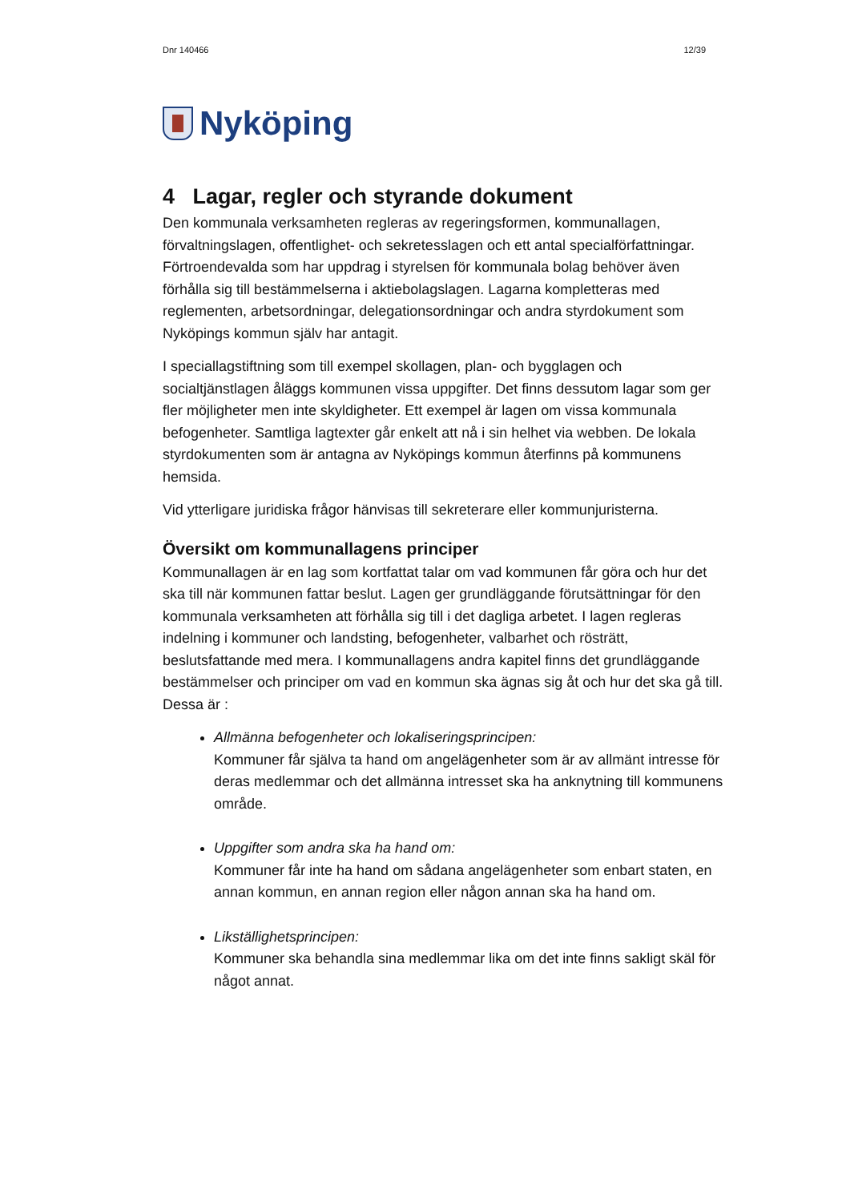Dnr 140466 12/39
Nyköping
4 Lagar, regler och styrande dokument
Den kommunala verksamheten regleras av regeringsformen, kommunallagen, förvaltningslagen, offentlighet- och sekretesslagen och ett antal specialförfattningar. Förtroendevalda som har uppdrag i styrelsen för kommunala bolag behöver även förhålla sig till bestämmelserna i aktiebolagslagen. Lagarna kompletteras med reglementen, arbetsordningar, delegationsordningar och andra styrdokument som Nyköpings kommun själv har antagit.
I speciallagstiftning som till exempel skollagen, plan- och bygglagen och socialtjänstlagen åläggs kommunen vissa uppgifter. Det finns dessutom lagar som ger fler möjligheter men inte skyldigheter. Ett exempel är lagen om vissa kommunala befogenheter. Samtliga lagtexter går enkelt att nå i sin helhet via webben. De lokala styrdokumenten som är antagna av Nyköpings kommun återfinns på kommunens hemsida.
Vid ytterligare juridiska frågor hänvisas till sekreterare eller kommunjuristerna.
Översikt om kommunallagens principer
Kommunallagen är en lag som kortfattat talar om vad kommunen får göra och hur det ska till när kommunen fattar beslut. Lagen ger grundläggande förutsättningar för den kommunala verksamheten att förhålla sig till i det dagliga arbetet. I lagen regleras indelning i kommuner och landsting, befogenheter, valbarhet och rösträtt, beslutsfattande med mera. I kommunallagens andra kapitel finns det grundläggande bestämmelser och principer om vad en kommun ska ägnas sig åt och hur det ska gå till. Dessa är :
Allmänna befogenheter och lokaliseringsprincipen:
Kommuner får själva ta hand om angelägenheter som är av allmänt intresse för deras medlemmar och det allmänna intresset ska ha anknytning till kommunens område.
Uppgifter som andra ska ha hand om:
Kommuner får inte ha hand om sådana angelägenheter som enbart staten, en annan kommun, en annan region eller någon annan ska ha hand om.
Likställighetsprincipen:
Kommuner ska behandla sina medlemmar lika om det inte finns sakligt skäl för något annat.